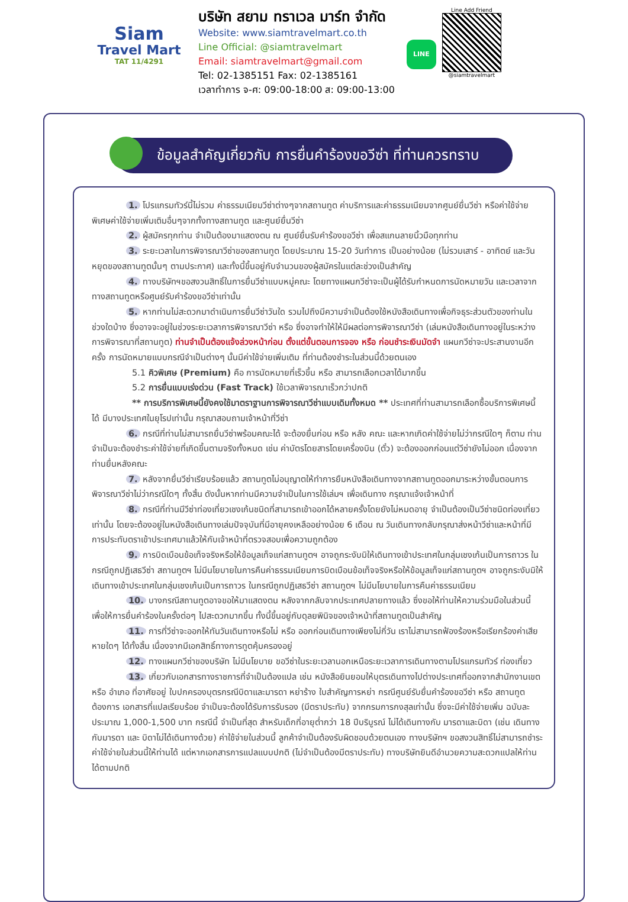Siam
Travel Mart
TAT 11/4291
บริษัท สยาม ทราเวล มาร์ท จำกัด
Website: www.siamtravelmart.co.th
Line Official: @siamtravelmart
Email: siamtravelmart@gmail.com
Tel: 02-1385151 Fax: 02-1385161
เวลาทำการ จ-ศ: 09:00-18:00 ส: 09:00-13:00
LINE
Line Add Friend
@siamtravelmart
ข้อมูลสำคัญเกี่ยวกับ การยื่นคำร้องขอวีซ่า ที่ท่านควรทราบ
1. โปรแกรมทัวร์นี้ไม่รวม ค่าธรรมเนียมวีซ่าต่างๆจากสถานทูต ค่าบริการและค่าธรรมเนียมจากศูนย์ยื่นวีซ่า หรือค่าใช้จ่ายพิเศษค่าใช้จ่ายเพิ่มเติมอื่นๆจากทั้งทางสถานทูต และศูนย์ยื่นวีซ่า
2. ผู้สมัครทุกท่าน จำเป็นต้องมาแสดงตน ณ ศูนย์ยื่นรับคำร้องขอวีซ่า เพื่อสแกนลายนิ้วมือทุกท่าน
3. ระยะเวลาในการพิจารณาวีซ่าของสถานทูต โดยประมาณ 15-20 วันทำการ เป็นอย่างน้อย (ไม่รวมเสาร์ - อาทิตย์ และวันหยุดของสถานทูตนั้นๆ ตามประกาศ) และทั้งนี้ขึ้นอยู่กับจำนวนของผู้สมัครในแต่ละช่วงเป็นสำคัญ
4. ทางบริษัทฯขอสงวนสิทธิ์ในการยื่นวีซ่าแบบหมู่คณะ โดยทางแผนกวีซ่าจะเป็นผู้ได้รับกำหนดการนัดหมายวัน และเวลาจากทางสถานทูตหรือศูนย์รับคำร้องขอวีซ่าเท่านั้น
5. หากท่านไม่สะดวกมาดำเนินการยื่นวีซ่าวันใด รวมไปถึงมีความจำเป็นต้องใช้หนังสือเดินทางเพื่อกิจธุระส่วนตัวของท่านในช่วงใดบ้าง ซึ่งอาจจะอยู่ในช่วงระยะเวลาการพิจารณาวีซ่า หรือ ซึ่งอาจทำให้ให้มีผลต่อการพิจารณาวีซ่า (เล่มหนังสือเดินทางอยู่ในระหว่างการพิจารณาที่สถานทูต) ท่านจำเป็นต้องแจ้งล่วงหน้าก่อน ตั้งแต่ขั้นตอนการจอง หรือ ก่อนชำระเงินมัดจำ แผนกวีซ่าจะประสานงานอีกครั้ง การนัดหมายแบบกรณีจำเป็นต่างๆ นั้นมีค่าใช้จ่ายเพิ่มเติม ที่ท่านต้องชำระในส่วนนี้ด้วยตนเอง
5.1 คิวพิเศษ (Premium) คือ การนัดหมายที่เร็วขึ้น หรือ สามารถเลือกเวลาได้มากขึ้น
5.2 การยื่นแบบเร่งด่วน (Fast Track) ใช้เวลาพิจารณาเร็วกว่าปกติ
** การบริการพิเศษนี้ยังคงใช้มาตราฐานการพิจารณาวีซ่าแบบเดิมทั้งหมด ** ประเทศที่ท่านสามารถเลือกซื้อบริการพิเศษนี้ได้ มีบางประเทศในยุโรปเท่านั้น กรุณาสอบถามเจ้าหน้าที่วีซ่า
6. กรณีที่ท่านไม่สามารถยื่นวีซ่าพร้อมคณะได้ จะต้องยื่นก่อน หรือ หลัง คณะ และหากเกิดค่าใช้จ่ายไม่ว่ากรณีใดๆ ก็ตาม ท่านจำเป็นจะต้องชำระค่าใช้จ่ายที่เกิดขึ้นตามจริงทั้งหมด เช่น ค่าบัตรโดยสารโดยเครื่องบิน (ตั๋ว) จะต้องออกก่อนแต่วีซ่ายังไม่ออก เนื่องจากท่านยื่นหลังคณะ
7. หลังจากยื่นวีซ่าเรียบร้อยแล้ว สถานทูตไม่อนุญาตให้ทำการยืมหนังสือเดินทางจากสถานทูตออกมาระหว่างขั้นตอนการพิจารณาวีซ่าไม่ว่ากรณีใดๆ ทั้งสิ้น ดังนั้นหากท่านมีความจำเป็นในการใช้เล่มฯ เพื่อเดินทาง กรุณาแจ้งเจ้าหน้าที่
8. กรณีที่ท่านมีวีซ่าท่องเที่ยวเชงเก้นชนิดที่สามารถเข้าออกได้หลายครั้งโดยยังไม่หมดอายุ จำเป็นต้องเป็นวีซ่าชนิดท่องเที่ยวเท่านั้น โดยจะต้องอยู่ในหนังสือเดินทางเล่มปัจจุบันที่มีอายุคงเหลืออย่างน้อย 6 เดือน ณ วันเดินทางกลับกรุณาส่งหน้าวีซ่าและหน้าที่มีการประทับตราเข้าประเทศมาแล้วให้กับเจ้าหน้าที่ตรวจสอบเพื่อความถูกต้อง
9. การบิดเบือนข้อเท็จจริงหรือให้ข้อมูลเท็จแก่สถานทูตฯ อาจถูกระงับมิให้เดินทางเข้าประเทศในกลุ่มเชงเก้นเป็นการถาวร ในกรณีถูกปฏิเสธวีซ่า สถานทูตฯ ไม่มีนโยบายในการคืนค่าธรรมเนียมการบิดเบือนข้อเท็จจริงหรือให้ข้อมูลเท็จแก่สถานทูตฯ อาจถูกระงับมิให้เดินทางเข้าประเทศในกลุ่มเชงเก้นเป็นการถาวร ในกรณีถูกปฏิเสธวีซ่า สถานทูตฯ ไม่มีนโยบายในการคืนค่าธรรมเนียม
10. บางกรณีสถานทูตอาจขอให้มาแสดงตน หลังจากกลับจากประเทศปลายทางแล้ว ซึ่งขอให้ท่านให้ความร่วมมือในส่วนนี้เพื่อให้การยื่นคำร้องในครั้งต่อๆ ไปสะดวกมากขึ้น ทั้งนี้ขึ้นอยู่กับดุลยพินิจของเจ้าหน้าที่สถานทูตเป็นสำคัญ
11. การที่วีซ่าจะออกให้ทันวันเดินทางหรือไม่ หรือ ออกก่อนเดินทางเพียงไม่กี่วัน เราไม่สามารถฟ้องร้องหรือเรียกร้องค่าเสียหายใดๆ ได้ทั้งสิ้น เนื่องจากมีเอกสิทธิ์ทางการทูตคุ้มครองอยู่
12. ทางแผนกวีซ่าของบริษัท ไม่มีนโยบาย ขอวีซ่าในระยะเวลานอกเหนือระยะเวลาการเดินทางตามโปรแกรมทัวร์ ท่องเที่ยว
13. เกี่ยวกับเอกสารทางราชการที่จำเป็นต้องแปล เช่น หนังสือยินยอมให้บุตรเดินทางไปต่างประเทศที่ออกจากสำนักงานเขต หรือ อำเภอ ที่อาศัยอยู่ ใบปกครองบุตรกรณีบิดาและมารดา หย่าร้าง ใบสำคัญการหย่า กรณีศูนย์รับยื่นคำร้องขอวีซ่า หรือ สถานทูตต้องการ เอกสารที่แปลเรียบร้อย จำเป็นจะต้องได้รับการรับรอง (มีตราประทับ) จากกรมการกงสุลเท่านั้น ซึ่งจะมีค่าใช้จ่ายเพิ่ม ฉบับละ ประมาณ 1,000-1,500 บาท กรณีนี้ จำเป็นที่สุด สำหรับเด็กที่อายุต่ำกว่า 18 ปีบริบูรณ์ ไม่ได้เดินทางกับ มารดาและบิดา (เช่น เดินทางกับมารดา และ บิดาไม่ได้เดินทางด้วย) ค่าใช้จ่ายในส่วนนี้ ลูกค้าจำเป็นต้องรับผิดชอบด้วยตนเอง ทางบริษัทฯ ขอสงวนสิทธิ์ไม่สามารถชำระค่าใช้จ่ายในส่วนนี้ให้ท่านได้ แต่หากเอกสารการแปลแบบปกติ (ไม่จำเป็นต้องมีตราประทับ) ทางบริษัทยินดีอำนวยความสะดวกแปลให้ท่านได้ตามปกติ